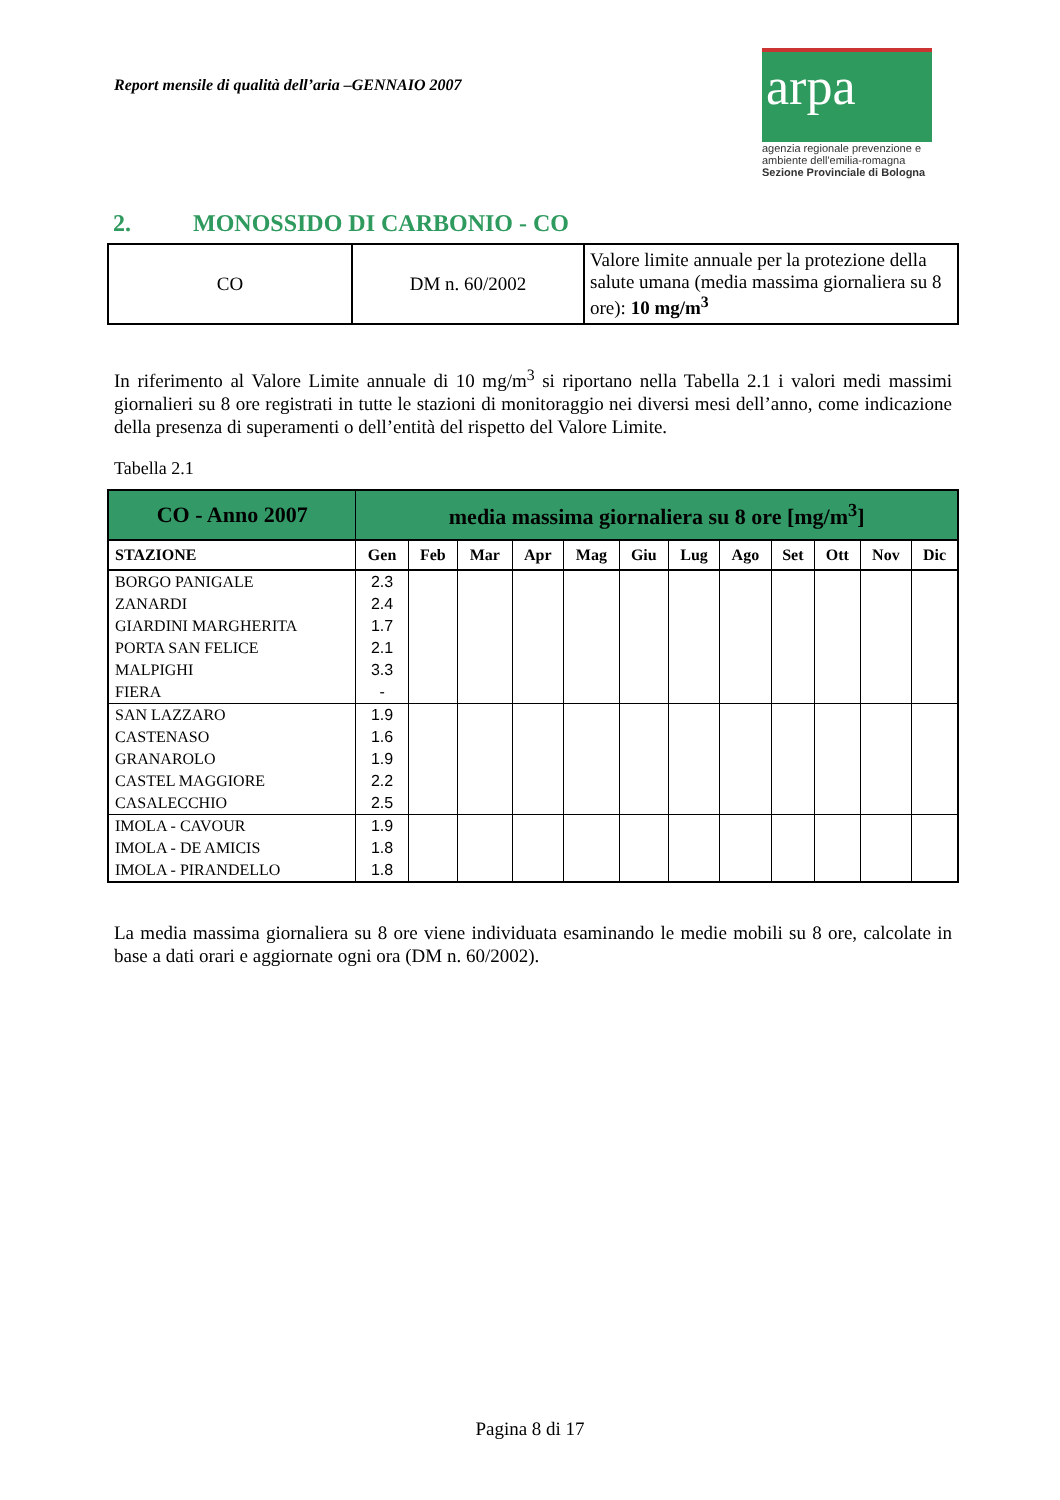Report mensile di qualità dell’aria –GENNAIO 2007
arpa
agenzia regionale prevenzione e ambiente dell'emilia-romagna
Sezione Provinciale di Bologna
2. MONOSSIDO DI CARBONIO - CO
| CO | DM n. 60/2002 | Valore limite annuale per la protezione della salute umana (media massima giornaliera su 8 ore): 10 mg/m<sup>3</sup> |
In riferimento al Valore Limite annuale di 10 mg/m<sup>3</sup> si riportano nella Tabella 2.1 i valori medi massimi giornalieri su 8 ore registrati in tutte le stazioni di monitoraggio nei diversi mesi dell’anno, come indicazione della presenza di superamenti o dell’entità del rispetto del Valore Limite.
Tabella 2.1
| CO - Anno 2007 | media massima giornaliera su 8 ore [mg/m<sup>3</sup>] | | | | | | | | | | | |
| --- | --- | --- | --- | --- | --- | --- | --- | --- | --- | --- | --- | --- |
| STAZIONE | Gen | Feb | Mar | Apr | Mag | Giu | Lug | Ago | Set | Ott | Nov | Dic |
| BORGO PANIGALE | 2.3 | | | | | | | | | | | |
| ZANARDI | 2.4 | | | | | | | | | | | |
| GIARDINI MARGHERITA | 1.7 | | | | | | | | | | | |
| PORTA SAN FELICE | 2.1 | | | | | | | | | | | |
| MALPIGHI | 3.3 | | | | | | | | | | | |
| FIERA | - | | | | | | | | | | | |
| SAN LAZZARO | 1.9 | | | | | | | | | | | |
| CASTENASO | 1.6 | | | | | | | | | | | |
| GRANAROLO | 1.9 | | | | | | | | | | | |
| CASTEL MAGGIORE | 2.2 | | | | | | | | | | | |
| CASALECCHIO | 2.5 | | | | | | | | | | | |
| IMOLA - CAVOUR | 1.9 | | | | | | | | | | | |
| IMOLA - DE AMICIS | 1.8 | | | | | | | | | | | |
| IMOLA - PIRANDELLO | 1.8 | | | | | | | | | | | |
La media massima giornaliera su 8 ore viene individuata esaminando le medie mobili su 8 ore, calcolate in base a dati orari e aggiornate ogni ora (DM n. 60/2002).
Pagina 8 di 17